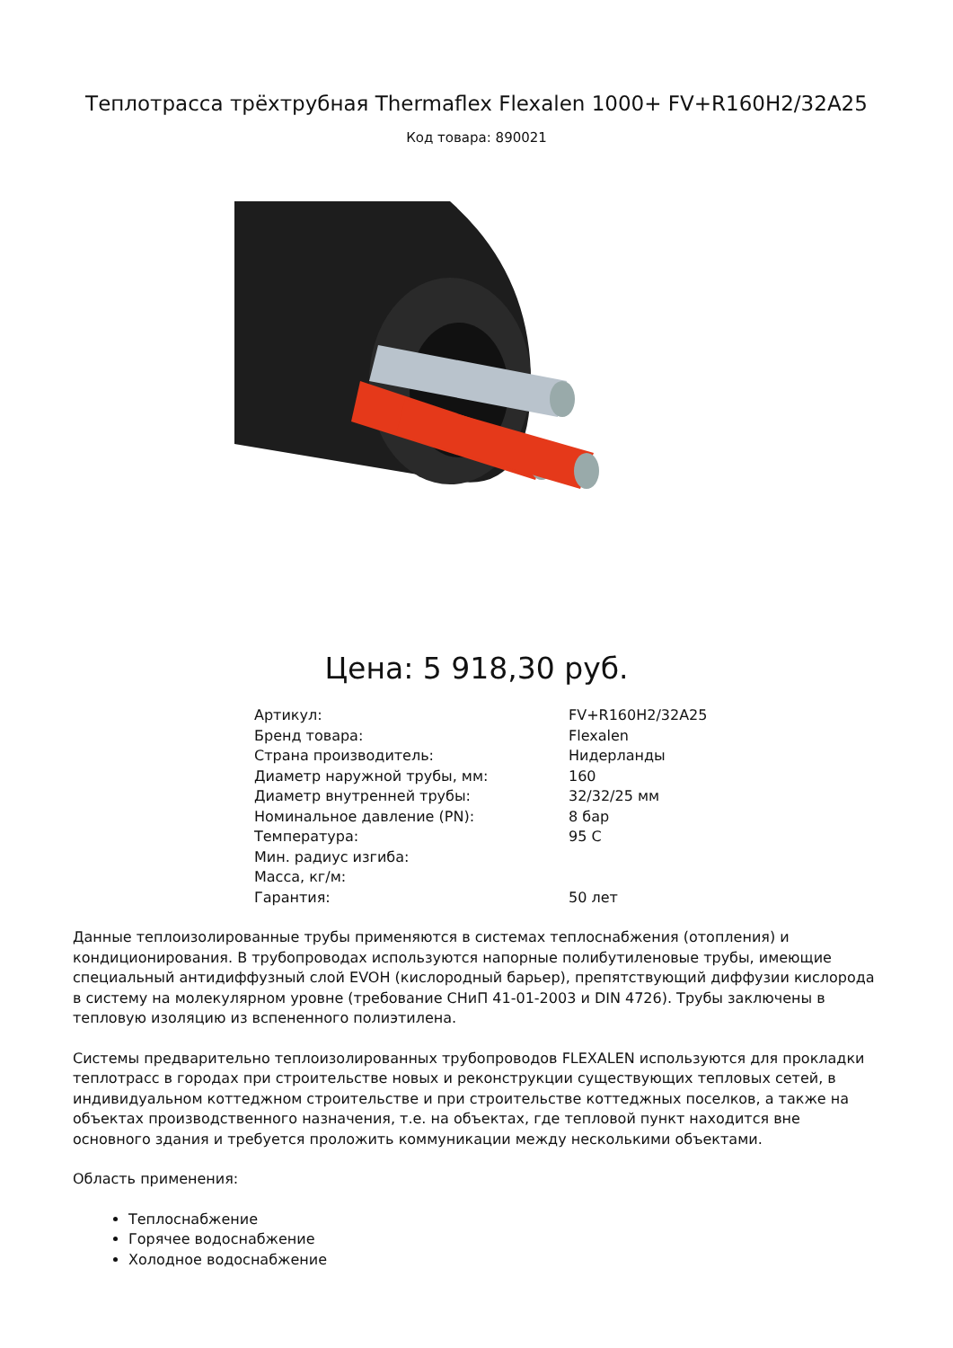Теплотрасса трёхтрубная Thermaflex Flexalen 1000+ FV+R160H2/32A25
Код товара: 890021
Цена: 5 918,30 руб.
| Артикул: | FV+R160H2/32A25 |
| Бренд товара: | Flexalen |
| Страна производитель: | Нидерланды |
| Диаметр наружной трубы, мм: | 160 |
| Диаметр внутренней трубы: | 32/32/25 мм |
| Номинальное давление (PN): | 8 бар |
| Температура: | 95 С |
| Мин. радиус изгиба: | |
| Масса, кг/м: | |
| Гарантия: | 50 лет |
Данные теплоизолированные трубы применяются в системах теплоснабжения (отопления) и кондиционирования. В трубопроводах используются напорные полибутиленовые трубы, имеющие специальный антидиффузный слой EVOH (кислородный барьер), препятствующий диффузии кислорода в систему на молекулярном уровне (требование СНиП 41-01-2003 и DIN 4726). Трубы заключены в тепловую изоляцию из вспененного полиэтилена.
Системы предварительно теплоизолированных трубопроводов FLEXALEN используются для прокладки теплотрасс в городах при строительстве новых и реконструкции существующих тепловых сетей, в индивидуальном коттеджном строительстве и при строительстве коттеджных поселков, а также на объектах производственного назначения, т.е. на объектах, где тепловой пункт находится вне основного здания и требуется проложить коммуникации между несколькими объектами.
Область применения:
Теплоснабжение
Горячее водоснабжение
Холодное водоснабжение